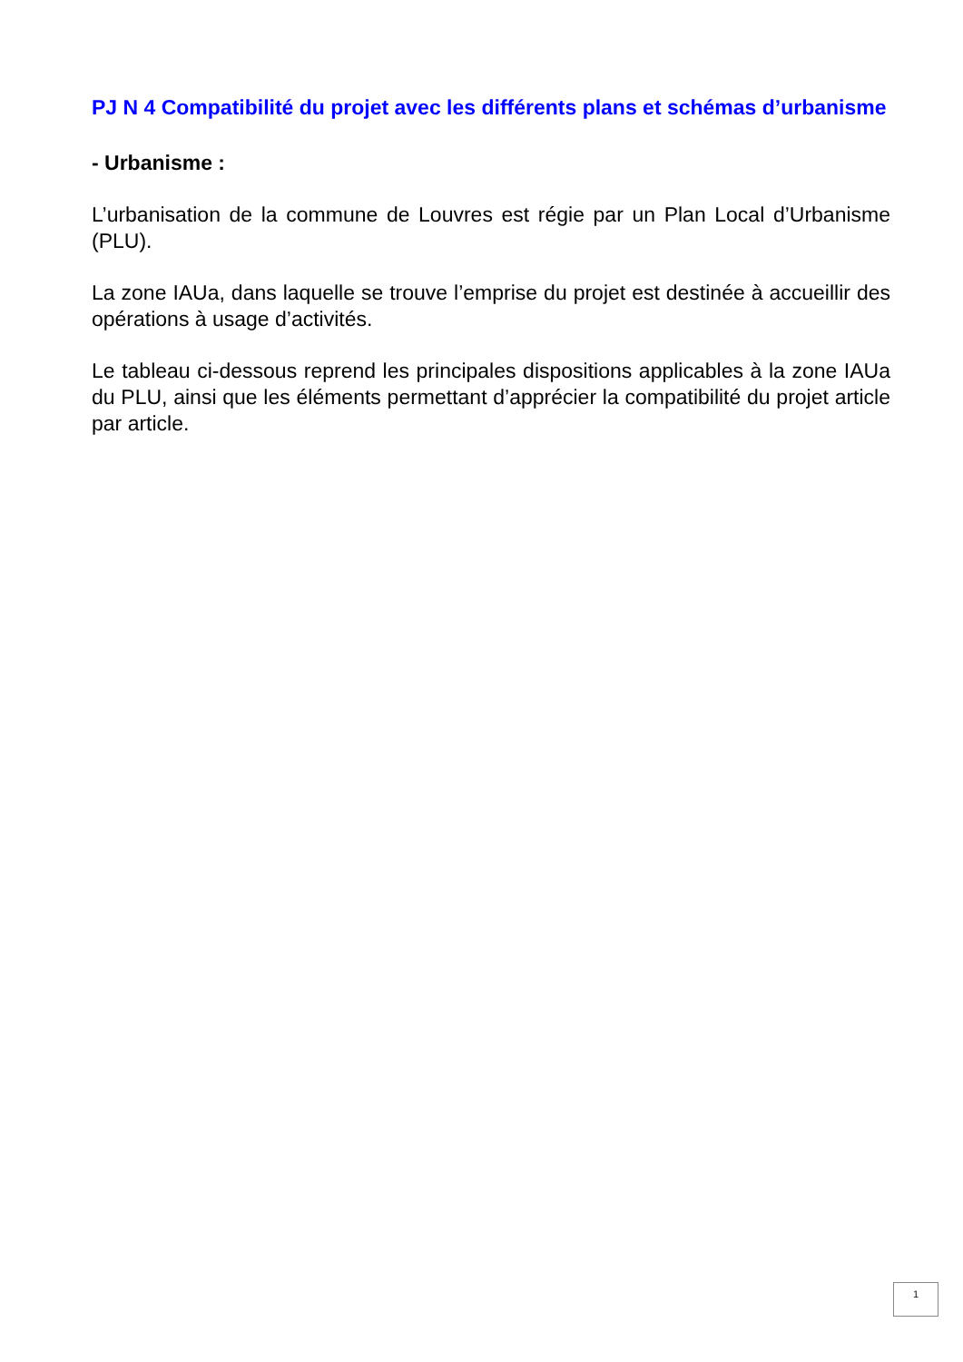PJ N 4 Compatibilité du projet avec les différents plans et schémas d’urbanisme
- Urbanisme :
L’urbanisation de la commune de Louvres est régie par un Plan Local d’Urbanisme (PLU).
La zone IAUa, dans laquelle se trouve l’emprise du projet est destinée à accueillir des opérations à usage d’activités.
Le tableau ci-dessous reprend les principales dispositions applicables à la zone IAUa du PLU, ainsi que les éléments permettant d’apprécier la compatibilité du projet article par article.
1